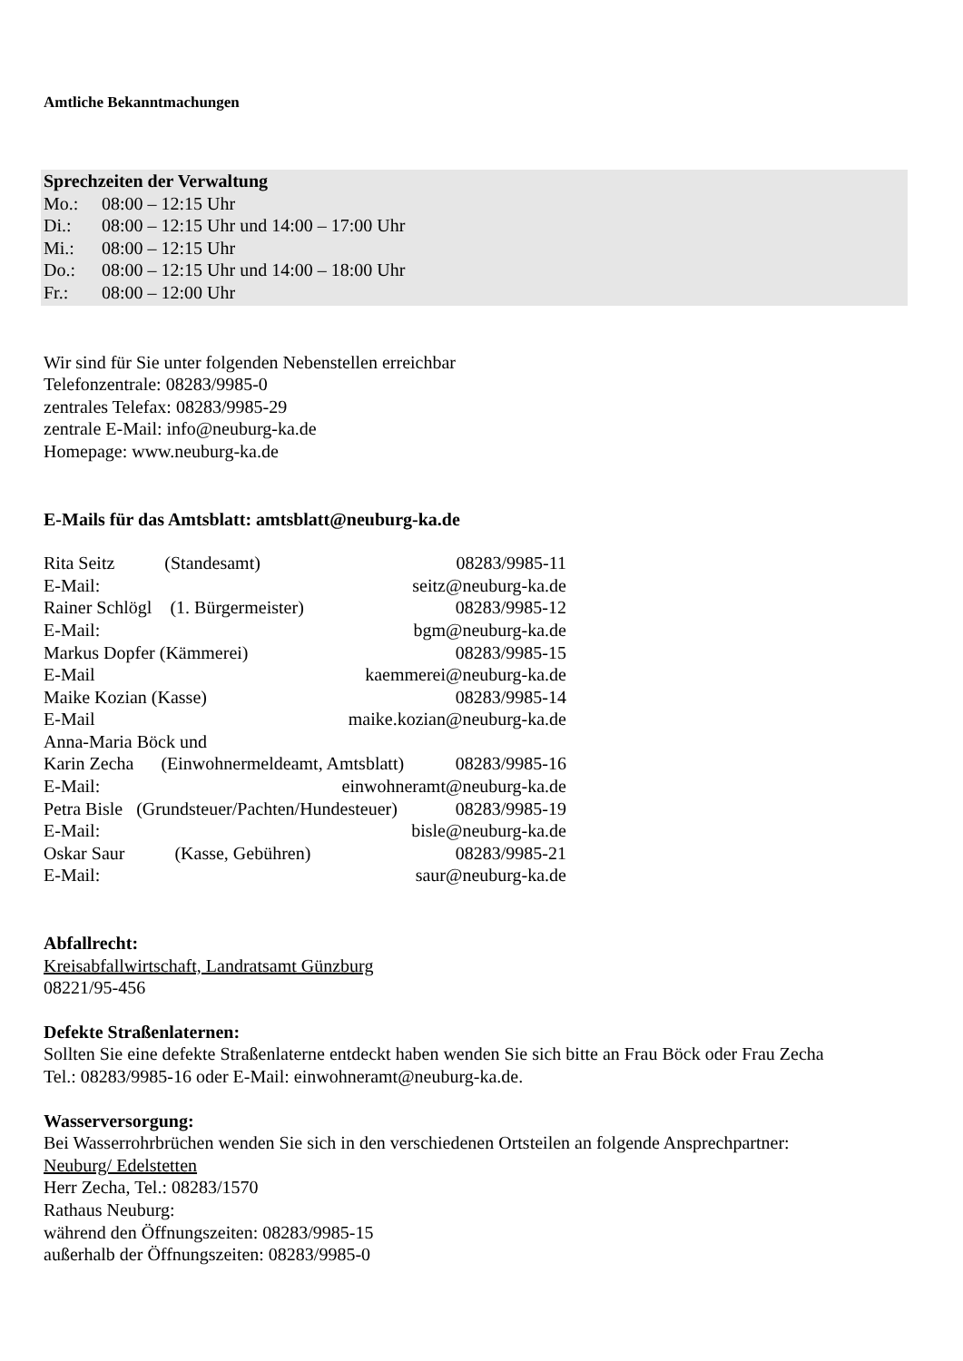Amtliche Bekanntmachungen
Sprechzeiten der Verwaltung
Mo.: 08:00 – 12:15 Uhr
Di.: 08:00 – 12:15 Uhr und 14:00 – 17:00 Uhr
Mi.: 08:00 – 12:15 Uhr
Do.: 08:00 – 12:15 Uhr und 14:00 – 18:00 Uhr
Fr.: 08:00 – 12:00 Uhr
Wir sind für Sie unter folgenden Nebenstellen erreichbar
Telefonzentrale: 08283/9985-0
zentrales Telefax: 08283/9985-29
zentrale E-Mail: info@neuburg-ka.de
Homepage: www.neuburg-ka.de
E-Mails für das Amtsblatt: amtsblatt@neuburg-ka.de
Rita Seitz (Standesamt) 08283/9985-11
E-Mail: seitz@neuburg-ka.de
Rainer Schlögl (1. Bürgermeister) 08283/9985-12
E-Mail: bgm@neuburg-ka.de
Markus Dopfer (Kämmerei) 08283/9985-15
E-Mail kaemmerei@neuburg-ka.de
Maike Kozian (Kasse) 08283/9985-14
E-Mail maike.kozian@neuburg-ka.de
Anna-Maria Böck und
Karin Zecha (Einwohnermeldeamt, Amtsblatt) 08283/9985-16
E-Mail: einwohneramt@neuburg-ka.de
Petra Bisle (Grundsteuer/Pachten/Hundesteuer) 08283/9985-19
E-Mail: bisle@neuburg-ka.de
Oskar Saur (Kasse, Gebühren) 08283/9985-21
E-Mail: saur@neuburg-ka.de
Abfallrecht:
Kreisabfallwirtschaft, Landratsamt Günzburg
08221/95-456
Defekte Straßenlaternen:
Sollten Sie eine defekte Straßenlaterne entdeckt haben wenden Sie sich bitte an Frau Böck oder Frau Zecha
Tel.: 08283/9985-16 oder E-Mail: einwohneramt@neuburg-ka.de.
Wasserversorgung:
Bei Wasserrohrbrüchen wenden Sie sich in den verschiedenen Ortsteilen an folgende Ansprechpartner:
Neuburg/ Edelstetten
Herr Zecha, Tel.: 08283/1570
Rathaus Neuburg:
während den Öffnungszeiten: 08283/9985-15
außerhalb der Öffnungszeiten: 08283/9985-0